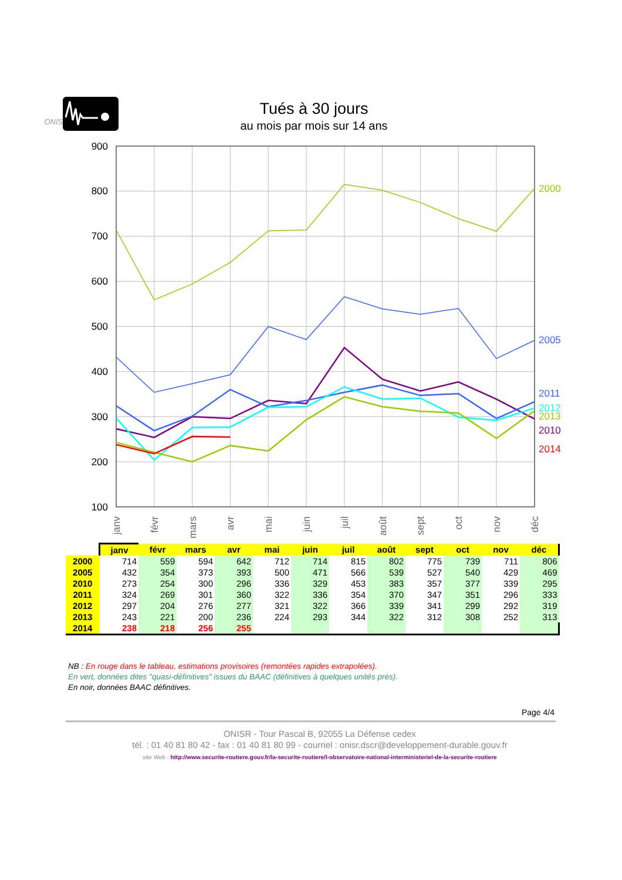ONISR -
Tués à 30 jours
au mois par mois sur 14 ans
100
200
300
400
500
600
700
800
900
2000
2005
2011
2012
2013
2010
2014
janv
févr
mars
avr
mai
juin
juil
août
sept
oct
nov
déc
| | janv | févr | mars | avr | mai | juin | juil | août | sept | oct | nov | déc |
| 2000 | 714 | 559 | 594 | 642 | 712 | 714 | 815 | 802 | 775 | 739 | 711 | 806 |
| 2005 | 432 | 354 | 373 | 393 | 500 | 471 | 566 | 539 | 527 | 540 | 429 | 469 |
| 2010 | 273 | 254 | 300 | 296 | 336 | 329 | 453 | 383 | 357 | 377 | 339 | 295 |
| 2011 | 324 | 269 | 301 | 360 | 322 | 336 | 354 | 370 | 347 | 351 | 296 | 333 |
| 2012 | 297 | 204 | 276 | 277 | 321 | 322 | 366 | 339 | 341 | 299 | 292 | 319 |
| 2013 | 243 | 221 | 200 | 236 | 224 | 293 | 344 | 322 | 312 | 308 | 252 | 313 |
| 2014 | 238 | 218 | 256 | 255 | | | | | | | | |
NB : En rouge dans le tableau, estimations provisoires (remontées rapides extrapolées).
En vert, données dites "quasi-définitives" issues du BAAC (définitives à quelques unités près).
En noir, données BAAC définitives.
Page 4/4
ONISR - Tour Pascal B, 92055 La Défense cedex
tél. : 01 40 81 80 42 - fax : 01 40 81 80 99 - courriel : onisr.dscr@developpement-durable.gouv.fr
site Web : http://www.securite-routiere.gouv.fr/la-securite-routiere/l-observatoire-national-interministeriel-de-la-securite-routiere